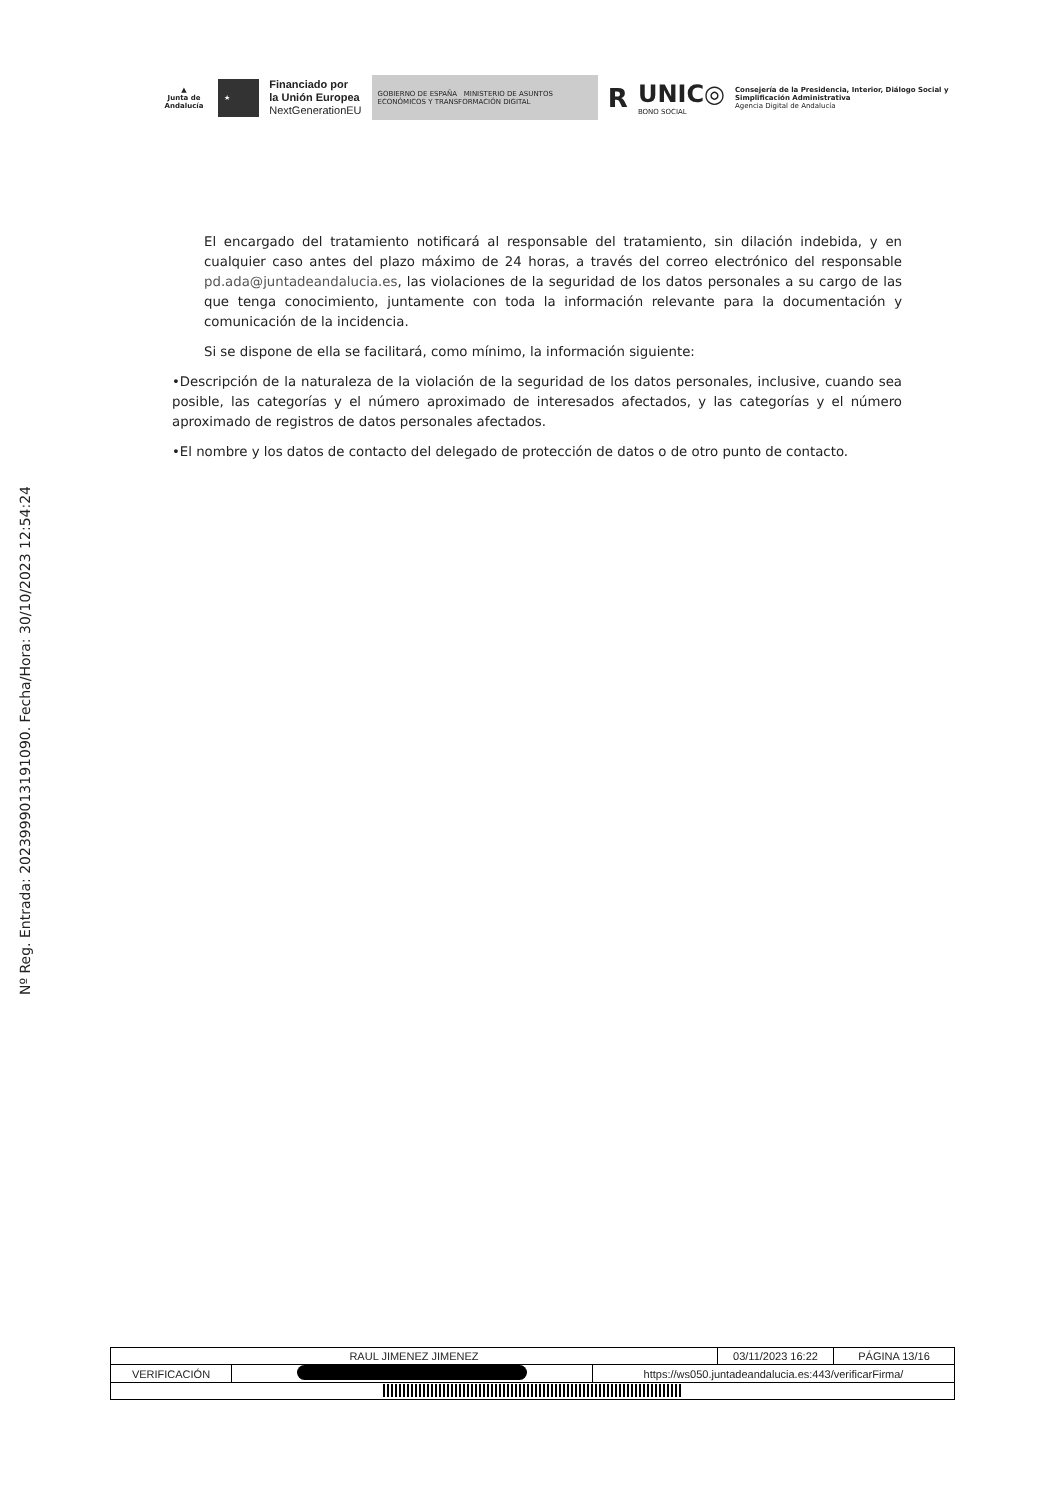▲
Junta de Andalucía
★
Financiado por
la Unión Europea
NextGenerationEU
GOBIERNO DE ESPAÑA MINISTERIO DE ASUNTOS ECONÓMICOS Y TRANSFORMACIÓN DIGITAL
R
UNIC◎
BONO SOCIAL
Consejería de la Presidencia, Interior, Diálogo Social y Simplificación Administrativa
Agencia Digital de Andalucía
Nº Reg. Entrada: 202399901319109​0. Fecha/Hora: 30/10/2023 12:54:24
El encargado del tratamiento notificará al responsable del tratamiento, sin dilación indebida, y en cualquier caso antes del plazo máximo de 24 horas, a través del correo electrónico del responsable pd.ada@juntadeandalucia.es, las violaciones de la seguridad de los datos personales a su cargo de las que tenga conocimiento, juntamente con toda la información relevante para la documentación y comunicación de la incidencia.
Si se dispone de ella se facilitará, como mínimo, la información siguiente:
•Descripción de la naturaleza de la violación de la seguridad de los datos personales, inclusive, cuando sea posible, las categorías y el número aproximado de interesados afectados, y las categorías y el número aproximado de registros de datos personales afectados.
•El nombre y los datos de contacto del delegado de protección de datos o de otro punto de contacto.
| RAUL JIMENEZ JIMENEZ | | | 03/11/2023 16:22 | PÁGINA 13/16 |
| VERIFICACIÓN | | https://ws050.juntadeandalucia.es:443/verificarFirma/ | | |